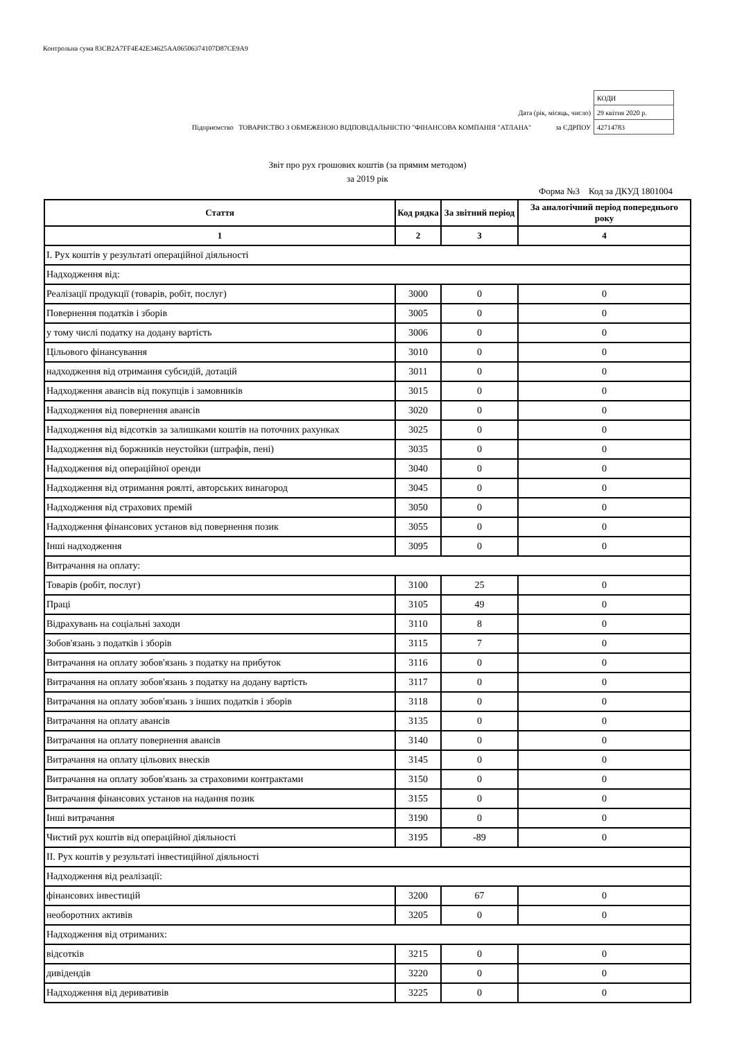Контрольна сума 83CB2A7FF4E42E34625AA06506374107D87CE9A9
| | КОДИ |
| Дата (рік, місяць, число) | 29 квітня 2020 р. |
| Підприємство ТОВАРИСТВО З ОБМЕЖЕНОЮ ВІДПОВІДАЛЬНІСТЮ "ФІНАНСОВА КОМПАНІЯ "АТЛАНА" за ЄДРПОУ | 42714783 |
Звіт про рух грошових коштів (за прямим методом)
за 2019 рік
Форма №3 Код за ДКУД 1801004
| Стаття | Код рядка | За звітний період | За аналогічний період попереднього року |
| --- | --- | --- | --- |
| 1 | 2 | 3 | 4 |
| I. Рух коштів у результаті операційної діяльності | | | |
| Надходження від: | | | |
| Реалізації продукції (товарів, робіт, послуг) | 3000 | 0 | 0 |
| Повернення податків і зборів | 3005 | 0 | 0 |
| у тому числі податку на додану вартість | 3006 | 0 | 0 |
| Цільового фінансування | 3010 | 0 | 0 |
| надходження від отримання субсидій, дотацій | 3011 | 0 | 0 |
| Надходження авансів від покупців і замовників | 3015 | 0 | 0 |
| Надходження від повернення авансів | 3020 | 0 | 0 |
| Надходження від відсотків за залишками коштів на поточних рахунках | 3025 | 0 | 0 |
| Надходження від боржників неустойки (штрафів, пені) | 3035 | 0 | 0 |
| Надходження від операційної оренди | 3040 | 0 | 0 |
| Надходження від отримання роялті, авторських винагород | 3045 | 0 | 0 |
| Надходження від страхових премій | 3050 | 0 | 0 |
| Надходження фінансових установ від повернення позик | 3055 | 0 | 0 |
| Інші надходження | 3095 | 0 | 0 |
| Витрачання на оплату: | | | |
| Товарів (робіт, послуг) | 3100 | 25 | 0 |
| Праці | 3105 | 49 | 0 |
| Відрахувань на соціальні заходи | 3110 | 8 | 0 |
| Зобов'язань з податків і зборів | 3115 | 7 | 0 |
| Витрачання на оплату зобов'язань з податку на прибуток | 3116 | 0 | 0 |
| Витрачання на оплату зобов'язань з податку на додану вартість | 3117 | 0 | 0 |
| Витрачання на оплату зобов'язань з інших податків і зборів | 3118 | 0 | 0 |
| Витрачання на оплату авансів | 3135 | 0 | 0 |
| Витрачання на оплату повернення авансів | 3140 | 0 | 0 |
| Витрачання на оплату цільових внесків | 3145 | 0 | 0 |
| Витрачання на оплату зобов'язань за страховими контрактами | 3150 | 0 | 0 |
| Витрачання фінансових установ на надання позик | 3155 | 0 | 0 |
| Інші витрачання | 3190 | 0 | 0 |
| Чистий рух коштів від операційної діяльності | 3195 | -89 | 0 |
| II. Рух коштів у результаті інвестиційної діяльності | | | |
| Надходження від реалізації: | | | |
| фінансових інвестицій | 3200 | 67 | 0 |
| необоротних активів | 3205 | 0 | 0 |
| Надходження від отриманих: | | | |
| відсотків | 3215 | 0 | 0 |
| дивідендів | 3220 | 0 | 0 |
| Надходження від деривативів | 3225 | 0 | 0 |